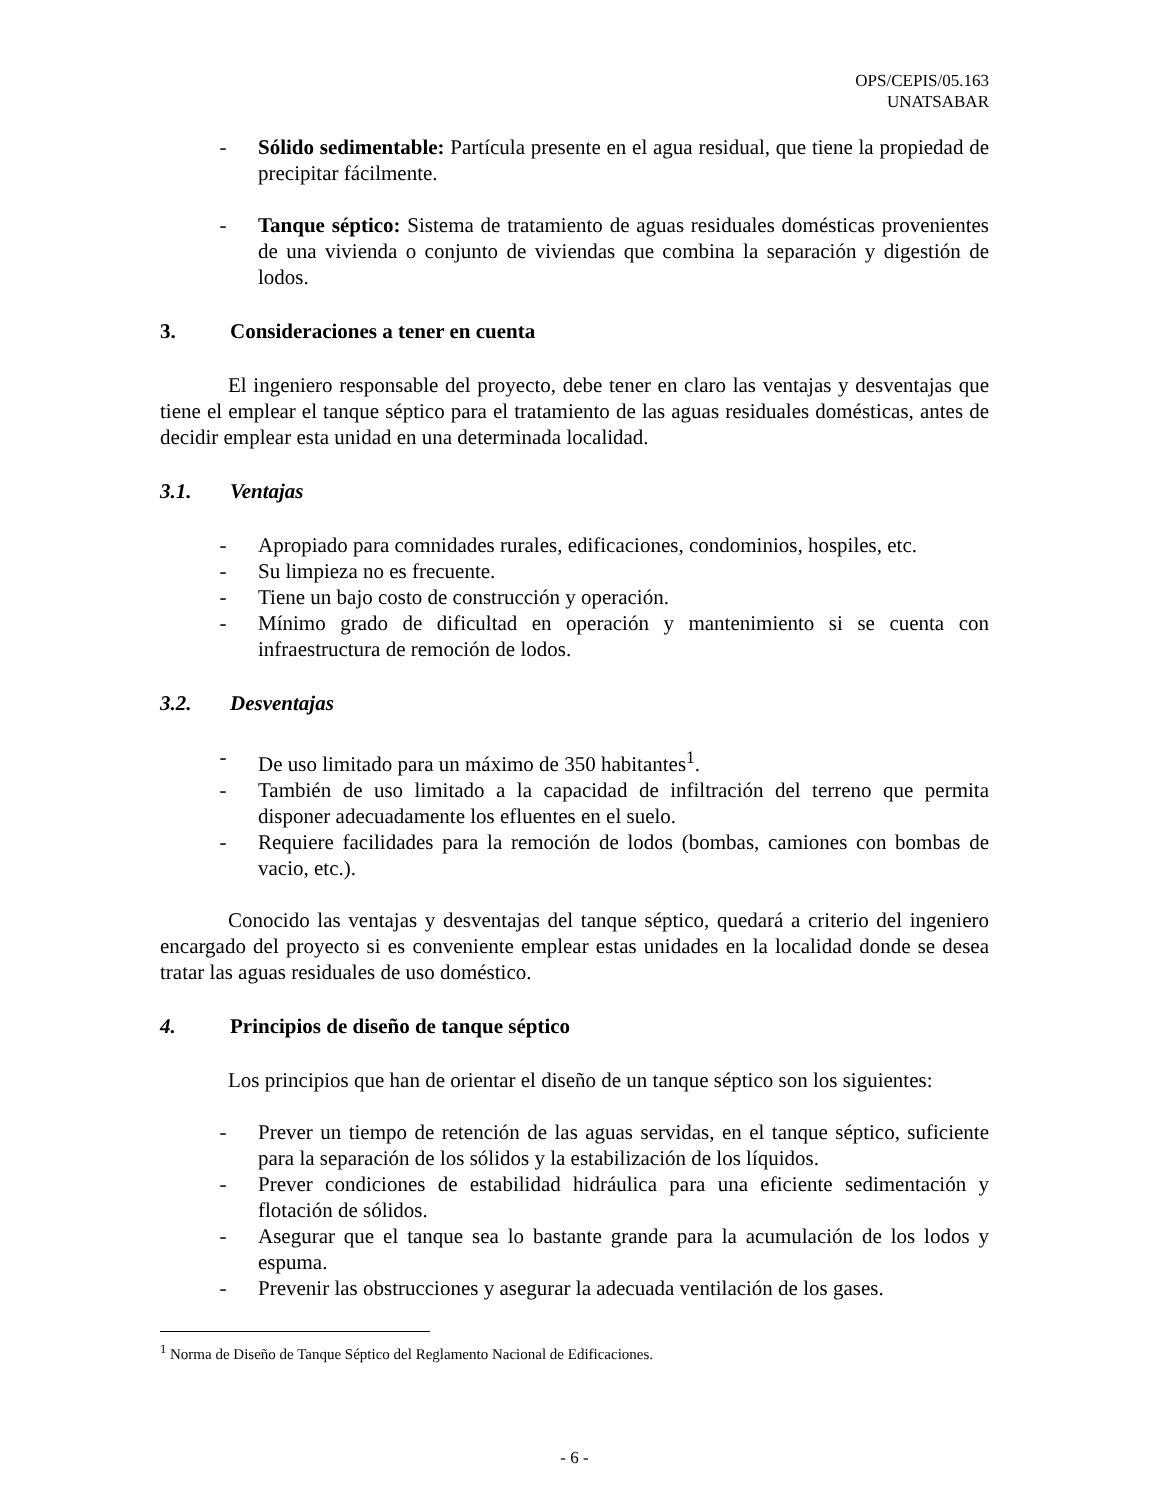OPS/CEPIS/05.163
UNATSABAR
- Sólido sedimentable: Partícula presente en el agua residual, que tiene la propiedad de precipitar fácilmente.
- Tanque séptico: Sistema de tratamiento de aguas residuales domésticas provenientes de una vivienda o conjunto de viviendas que combina la separación y digestión de lodos.
3. Consideraciones a tener en cuenta
El ingeniero responsable del proyecto, debe tener en claro las ventajas y desventajas que tiene el emplear el tanque séptico para el tratamiento de las aguas residuales domésticas, antes de decidir emplear esta unidad en una determinada localidad.
3.1. Ventajas
- Apropiado para comnidades rurales, edificaciones, condominios, hospiles, etc.
- Su limpieza no es frecuente.
- Tiene un bajo costo de construcción y operación.
- Mínimo grado de dificultad en operación y mantenimiento si se cuenta con infraestructura de remoción de lodos.
3.2. Desventajas
- De uso limitado para un máximo de 350 habitantes<sup>1</sup>.
- También de uso limitado a la capacidad de infiltración del terreno que permita disponer adecuadamente los efluentes en el suelo.
- Requiere facilidades para la remoción de lodos (bombas, camiones con bombas de vacio, etc.).
Conocido las ventajas y desventajas del tanque séptico, quedará a criterio del ingeniero encargado del proyecto si es conveniente emplear estas unidades en la localidad donde se desea tratar las aguas residuales de uso doméstico.
4. Principios de diseño de tanque séptico
Los principios que han de orientar el diseño de un tanque séptico son los siguientes:
- Prever un tiempo de retención de las aguas servidas, en el tanque séptico, suficiente para la separación de los sólidos y la estabilización de los líquidos.
- Prever condiciones de estabilidad hidráulica para una eficiente sedimentación y flotación de sólidos.
- Asegurar que el tanque sea lo bastante grande para la acumulación de los lodos y espuma.
- Prevenir las obstrucciones y asegurar la adecuada ventilación de los gases.
<sup>1</sup> Norma de Diseño de Tanque Séptico del Reglamento Nacional de Edificaciones.
- 6 -